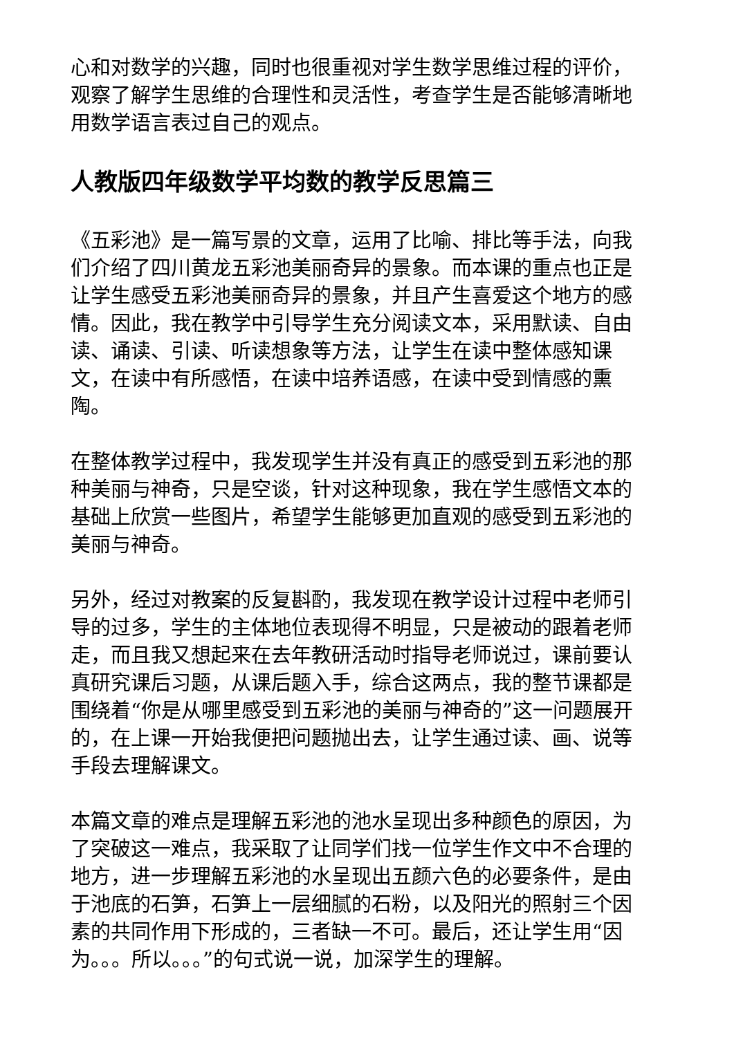心和对数学的兴趣，同时也很重视对学生数学思维过程的评价，观察了解学生思维的合理性和灵活性，考查学生是否能够清晰地用数学语言表过自己的观点。
人教版四年级数学平均数的教学反思篇三
《五彩池》是一篇写景的文章，运用了比喻、排比等手法，向我们介绍了四川黄龙五彩池美丽奇异的景象。而本课的重点也正是让学生感受五彩池美丽奇异的景象，并且产生喜爱这个地方的感情。因此，我在教学中引导学生充分阅读文本，采用默读、自由读、诵读、引读、听读想象等方法，让学生在读中整体感知课文，在读中有所感悟，在读中培养语感，在读中受到情感的熏陶。
在整体教学过程中，我发现学生并没有真正的感受到五彩池的那种美丽与神奇，只是空谈，针对这种现象，我在学生感悟文本的基础上欣赏一些图片，希望学生能够更加直观的感受到五彩池的美丽与神奇。
另外，经过对教案的反复斟酌，我发现在教学设计过程中老师引导的过多，学生的主体地位表现得不明显，只是被动的跟着老师走，而且我又想起来在去年教研活动时指导老师说过，课前要认真研究课后习题，从课后题入手，综合这两点，我的整节课都是围绕着“你是从哪里感受到五彩池的美丽与神奇的”这一问题展开的，在上课一开始我便把问题抛出去，让学生通过读、画、说等手段去理解课文。
本篇文章的难点是理解五彩池的池水呈现出多种颜色的原因，为了突破这一难点，我采取了让同学们找一位学生作文中不合理的地方，进一步理解五彩池的水呈现出五颜六色的必要条件，是由于池底的石笋，石笋上一层细腻的石粉，以及阳光的照射三个因素的共同作用下形成的，三者缺一不可。最后，还让学生用“因为。。。所以。。。”的句式说一说，加深学生的理解。